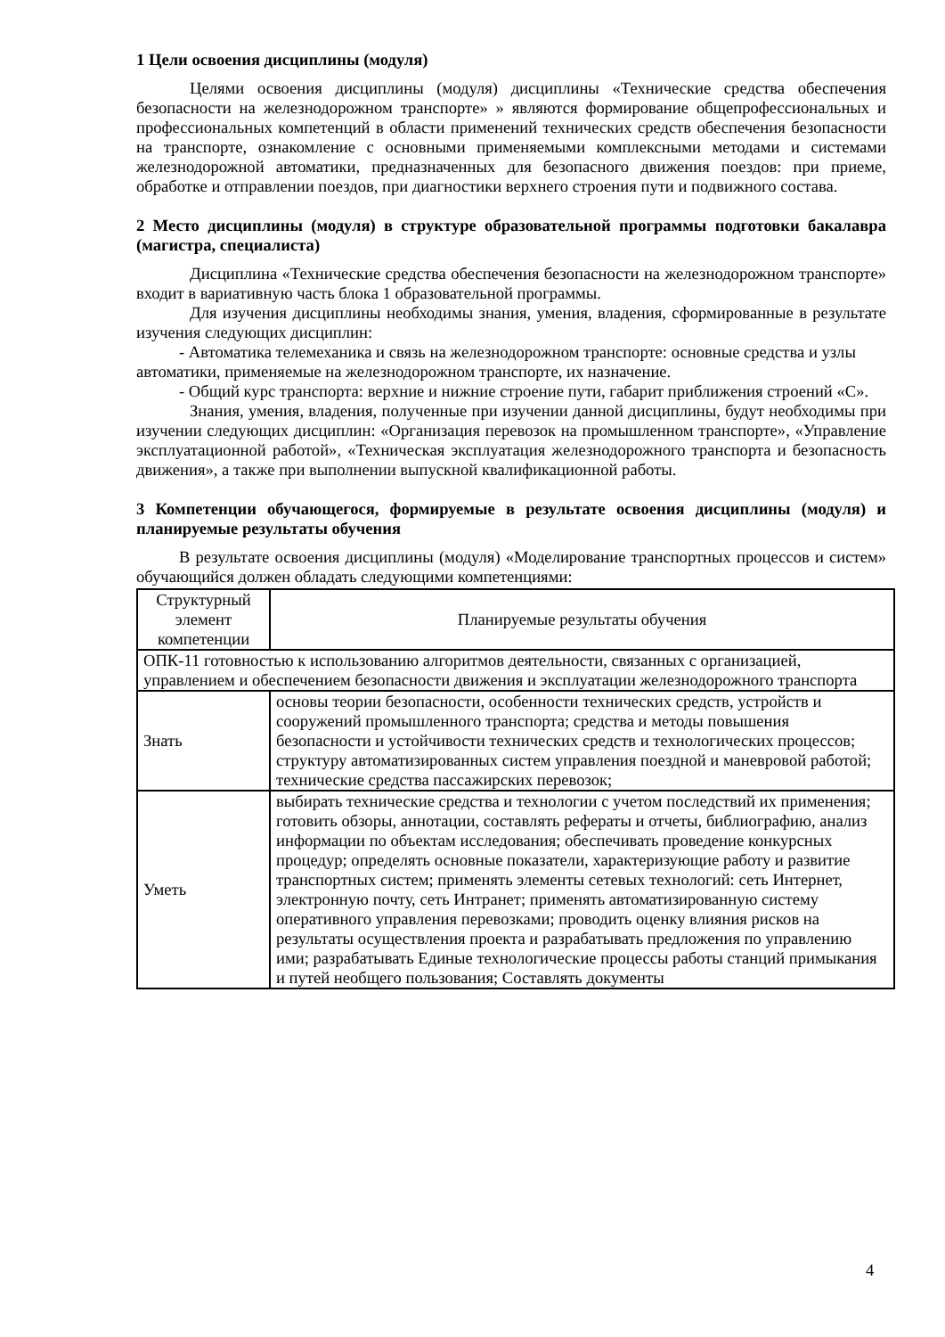1 Цели освоения дисциплины (модуля)
Целями освоения дисциплины (модуля) дисциплины «Технические средства обеспечения безопасности на железнодорожном транспорте» » являются формирование общепрофессиональных и профессиональных компетенций в области применений технических средств обеспечения безопасности на транспорте, ознакомление с основными применяемыми комплексными методами и системами железнодорожной автоматики, предназначенных для безопасного движения поездов: при приеме, обработке и отправлении поездов, при диагностики верхнего строения пути и подвижного состава.
2 Место дисциплины (модуля) в структуре образовательной программы подготовки бакалавра (магистра, специалиста)
Дисциплина «Технические средства обеспечения безопасности на железнодорожном транспорте» входит в вариативную часть блока 1 образовательной программы.
Для изучения дисциплины необходимы знания, умения, владения, сформированные в результате изучения следующих дисциплин:
- Автоматика телемеханика и связь на железнодорожном транспорте: основные средства и узлы автоматики, применяемые на железнодорожном транспорте, их назначение.
- Общий курс транспорта: верхние и нижние строение пути, габарит приближения строений «С».
Знания, умения, владения, полученные при изучении данной дисциплины, будут необходимы при изучении следующих дисциплин: «Организация перевозок на промышленном транспорте», «Управление эксплуатационной работой», «Техническая эксплуатация железнодорожного транспорта и безопасность движения», а также при выполнении выпускной квалификационной работы.
3 Компетенции обучающегося, формируемые в результате освоения дисциплины (модуля) и планируемые результаты обучения
В результате освоения дисциплины (модуля) «Моделирование транспортных процессов и систем» обучающийся должен обладать следующими компетенциями:
| Структурный элемент компетенции | Планируемые результаты обучения |
| ОПК-11 готовностью к использованию алгоритмов деятельности, связанных с организацией, управлением и обеспечением безопасности движения и эксплуатации железнодорожного транспорта | |
| Знать | основы теории безопасности, особенности технических средств, устройств и сооружений промышленного транспорта; средства и методы повышения безопасности и устойчивости технических средств и технологических процессов; структуру автоматизированных систем управления поездной и маневровой работой; технические средства пассажирских перевозок; |
| Уметь | выбирать технические средства и технологии с учетом последствий их применения; готовить обзоры, аннотации, составлять рефераты и отчеты, библиографию, анализ информации по объектам исследования; обеспечивать проведение конкурсных процедур; определять основные показатели, характеризующие работу и развитие транспортных систем; применять элементы сетевых технологий: сеть Интернет, электронную почту, сеть Интранет; применять автоматизированную систему оперативного управления перевозками; проводить оценку влияния рисков на результаты осуществления проекта и разрабатывать предложения по управлению ими; разрабатывать Единые технологические процессы работы станций примыкания и путей необщего пользования; Составлять документы |
4